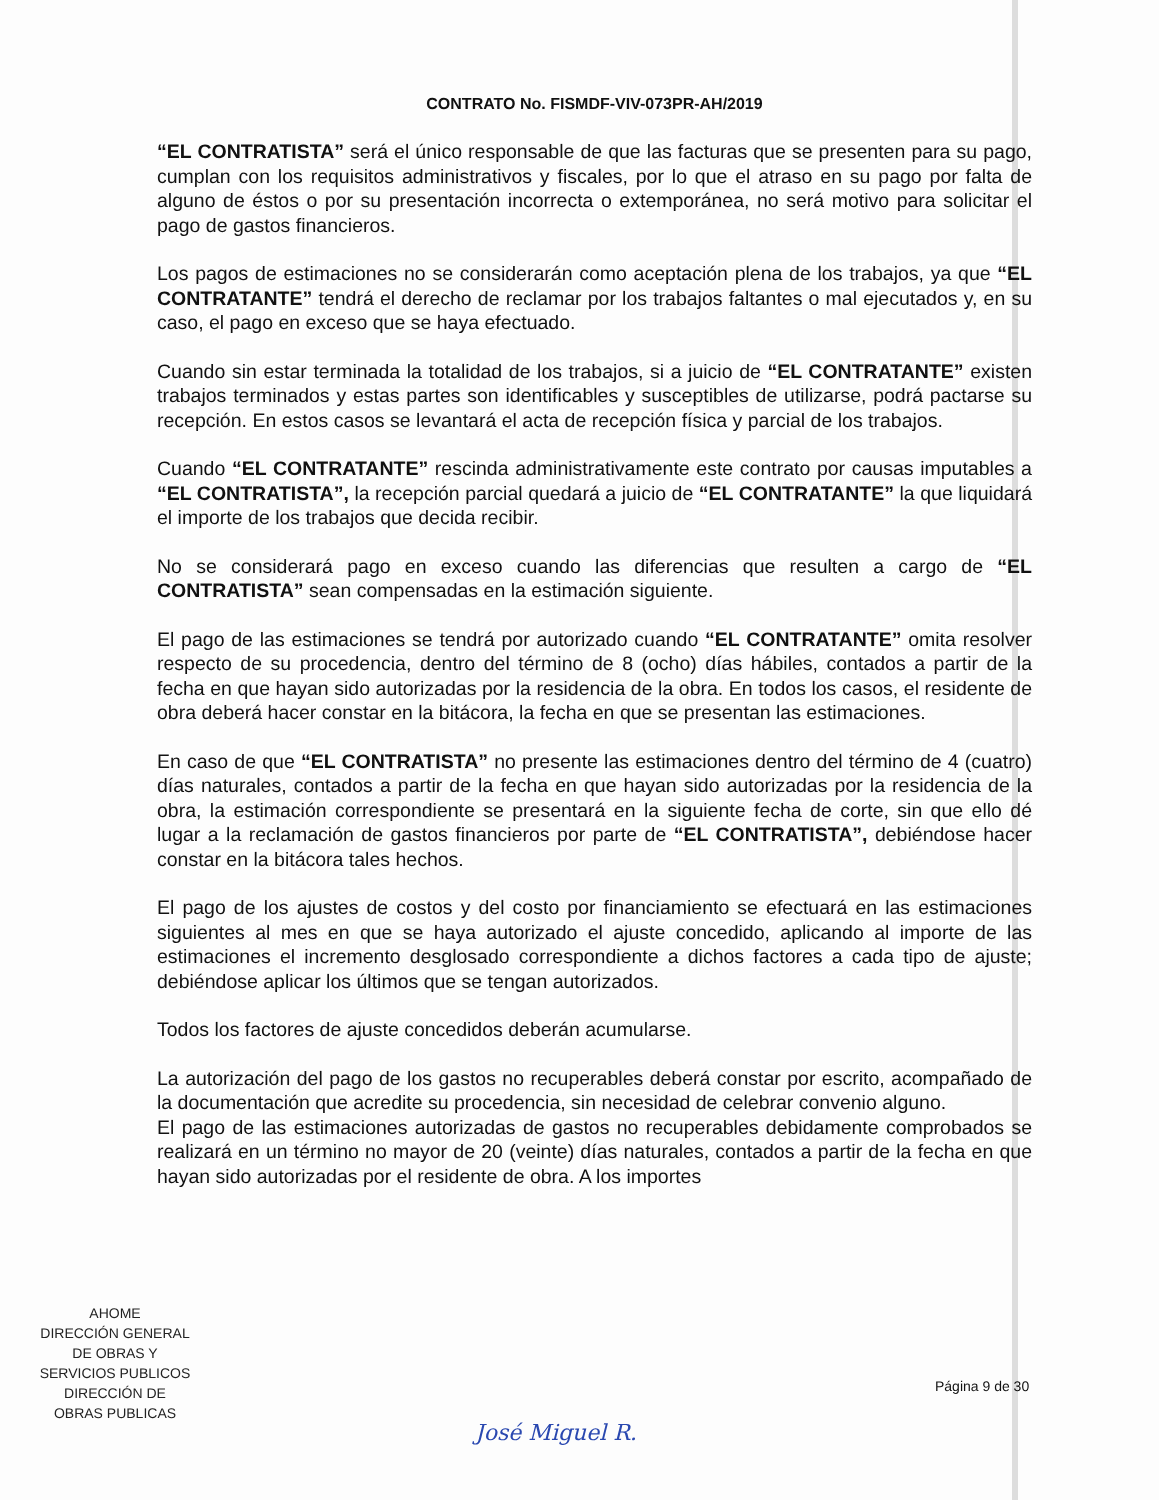CONTRATO No. FISMDF-VIV-073PR-AH/2019
“EL CONTRATISTA” será el único responsable de que las facturas que se presenten para su pago, cumplan con los requisitos administrativos y fiscales, por lo que el atraso en su pago por falta de alguno de éstos o por su presentación incorrecta o extemporánea, no será motivo para solicitar el pago de gastos financieros.
Los pagos de estimaciones no se considerarán como aceptación plena de los trabajos, ya que “EL CONTRATANTE” tendrá el derecho de reclamar por los trabajos faltantes o mal ejecutados y, en su caso, el pago en exceso que se haya efectuado.
Cuando sin estar terminada la totalidad de los trabajos, si a juicio de “EL CONTRATANTE” existen trabajos terminados y estas partes son identificables y susceptibles de utilizarse, podrá pactarse su recepción. En estos casos se levantará el acta de recepción física y parcial de los trabajos.
Cuando “EL CONTRATANTE” rescinda administrativamente este contrato por causas imputables a “EL CONTRATISTA”, la recepción parcial quedará a juicio de “EL CONTRATANTE” la que liquidará el importe de los trabajos que decida recibir.
No se considerará pago en exceso cuando las diferencias que resulten a cargo de “EL CONTRATISTA” sean compensadas en la estimación siguiente.
El pago de las estimaciones se tendrá por autorizado cuando “EL CONTRATANTE” omita resolver respecto de su procedencia, dentro del término de 8 (ocho) días hábiles, contados a partir de la fecha en que hayan sido autorizadas por la residencia de la obra. En todos los casos, el residente de obra deberá hacer constar en la bitácora, la fecha en que se presentan las estimaciones.
En caso de que “EL CONTRATISTA” no presente las estimaciones dentro del término de 4 (cuatro) días naturales, contados a partir de la fecha en que hayan sido autorizadas por la residencia de la obra, la estimación correspondiente se presentará en la siguiente fecha de corte, sin que ello dé lugar a la reclamación de gastos financieros por parte de “EL CONTRATISTA”, debiéndose hacer constar en la bitácora tales hechos.
El pago de los ajustes de costos y del costo por financiamiento se efectuará en las estimaciones siguientes al mes en que se haya autorizado el ajuste concedido, aplicando al importe de las estimaciones el incremento desglosado correspondiente a dichos factores a cada tipo de ajuste; debiéndose aplicar los últimos que se tengan autorizados.
Todos los factores de ajuste concedidos deberán acumularse.
La autorización del pago de los gastos no recuperables deberá constar por escrito, acompañado de la documentación que acredite su procedencia, sin necesidad de celebrar convenio alguno.
El pago de las estimaciones autorizadas de gastos no recuperables debidamente comprobados se realizará en un término no mayor de 20 (veinte) días naturales, contados a partir de la fecha en que hayan sido autorizadas por el residente de obra. A los importes
AHOME
DIRECCIÓN GENERAL
DE OBRAS Y
SERVICIOS PUBLICOS
DIRECCIÓN DE
OBRAS PUBLICAS
Página 9 de 30
José Miguel R.